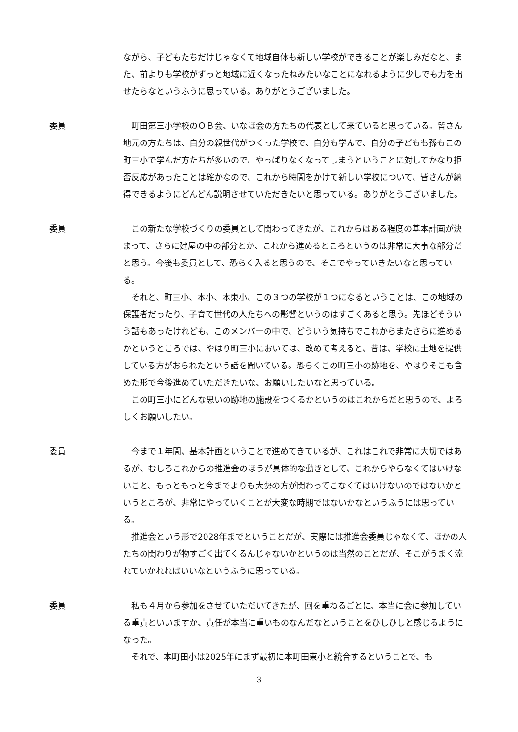ながら、子どもたちだけじゃなくて地域自体も新しい学校ができることが楽しみだなと、また、前よりも学校がずっと地域に近くなったねみたいなことになれるように少しでも力を出せたらなというふうに思っている。ありがとうございました。
委員 町田第三小学校のＯＢ会、いなほ会の方たちの代表として来ていると思っている。皆さん地元の方たちは、自分の親世代がつくった学校で、自分も学んで、自分の子どもも孫もこの町三小で学んだ方たちが多いので、やっぱりなくなってしまうということに対してかなり拒否反応があったことは確かなので、これから時間をかけて新しい学校について、皆さんが納得できるようにどんどん説明させていただきたいと思っている。ありがとうございました。
委員 この新たな学校づくりの委員として関わってきたが、これからはある程度の基本計画が決まって、さらに建屋の中の部分とか、これから進めるところというのは非常に大事な部分だと思う。今後も委員として、恐らく入ると思うので、そこでやっていきたいなと思っている。
それと、町三小、本小、本東小、この３つの学校が１つになるということは、この地域の保護者だったり、子育て世代の人たちへの影響というのはすごくあると思う。先ほどそういう話もあったけれども、このメンバーの中で、どういう気持ちでこれからまたさらに進めるかというところでは、やはり町三小においては、改めて考えると、昔は、学校に土地を提供している方がおられたという話を聞いている。恐らくこの町三小の跡地を、やはりそこも含めた形で今後進めていただきたいな、お願いしたいなと思っている。
この町三小にどんな思いの跡地の施設をつくるかというのはこれからだと思うので、よろしくお願いしたい。
委員 今まで１年間、基本計画ということで進めてきているが、これはこれで非常に大切ではあるが、むしろこれからの推進会のほうが具体的な動きとして、これからやらなくてはいけないこと、もっともっと今までよりも大勢の方が関わってこなくてはいけないのではないかというところが、非常にやっていくことが大変な時期ではないかなというふうには思っている。
推進会という形で2028年までということだが、実際には推進会委員じゃなくて、ほかの人たちの関わりが物すごく出てくるんじゃないかというのは当然のことだが、そこがうまく流れていかれればいいなというふうに思っている。
委員 私も４月から参加をさせていただいてきたが、回を重ねるごとに、本当に会に参加している重責といいますか、責任が本当に重いものなんだなということをひしひしと感じるようになった。
それで、本町田小は2025年にまず最初に本町田東小と統合するということで、も
3